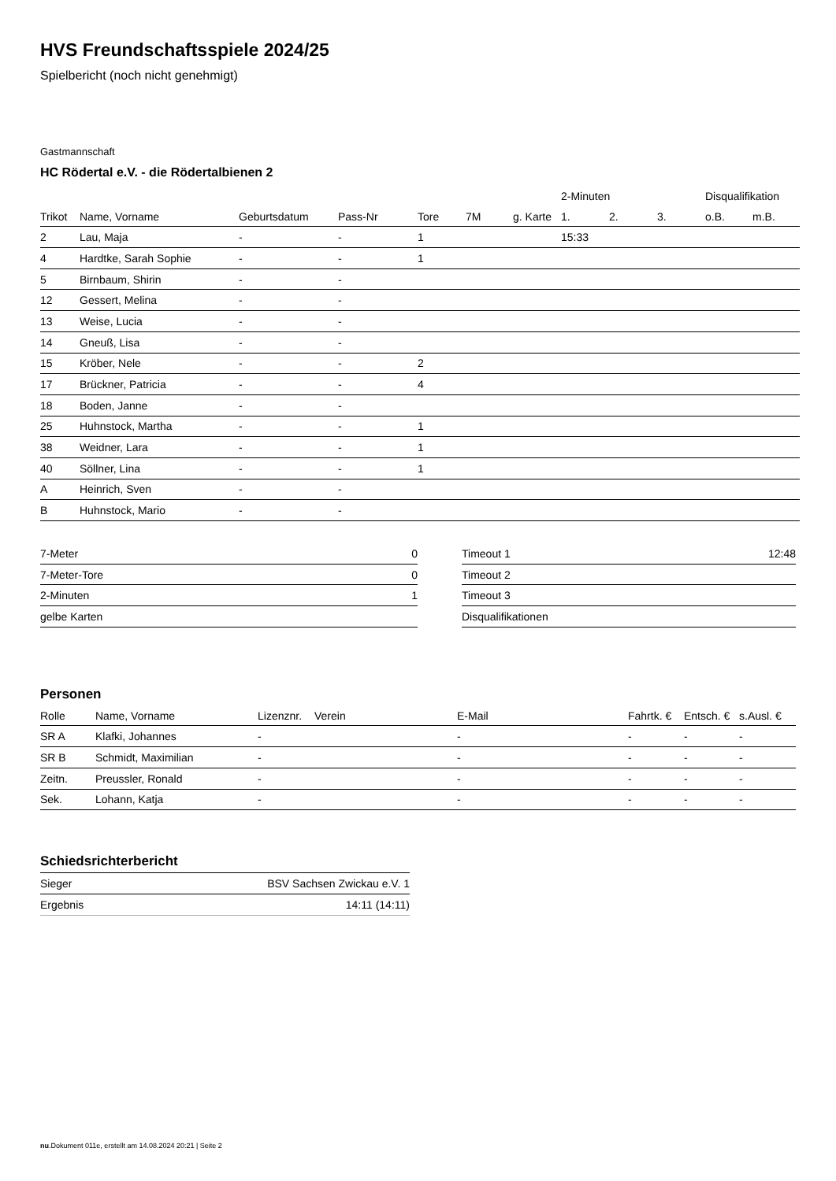HVS Freundschaftsspiele 2024/25
Spielbericht (noch nicht genehmigt)
Gastmannschaft
HC Rödertal e.V. - die Rödertalbienen 2
| | | | | | | | 2-Minuten | | | Disqualifikation | |
| --- | --- | --- | --- | --- | --- | --- | --- | --- | --- | --- | --- |
| Trikot | Name, Vorname | Geburtsdatum | Pass-Nr | Tore | 7M | g. Karte | 1. | 2. | 3. | o.B. | m.B. |
| 2 | Lau, Maja | - | - | 1 | | | 15:33 | | | | |
| 4 | Hardtke, Sarah Sophie | - | - | 1 | | | | | | | |
| 5 | Birnbaum, Shirin | - | - | | | | | | | | |
| 12 | Gessert, Melina | - | - | | | | | | | | |
| 13 | Weise, Lucia | - | - | | | | | | | | |
| 14 | Gneuß, Lisa | - | - | | | | | | | | |
| 15 | Kröber, Nele | - | - | 2 | | | | | | | |
| 17 | Brückner, Patricia | - | - | 4 | | | | | | | |
| 18 | Boden, Janne | - | - | | | | | | | | |
| 25 | Huhnstock, Martha | - | - | 1 | | | | | | | |
| 38 | Weidner, Lara | - | - | 1 | | | | | | | |
| 40 | Söllner, Lina | - | - | 1 | | | | | | | |
| A | Heinrich, Sven | - | - | | | | | | | | |
| B | Huhnstock, Mario | - | - | | | | | | | | |
| 7-Meter | 0 |
| 7-Meter-Tore | 0 |
| 2-Minuten | 1 |
| gelbe Karten | |
| Timeout 1 | 12:48 |
| Timeout 2 | |
| Timeout 3 | |
| Disqualifikationen | |
Personen
| Rolle | Name, Vorname | Lizenznr. | Verein | E-Mail | Fahrtk. € | Entsch. € | s.Ausl. € |
| --- | --- | --- | --- | --- | --- | --- | --- |
| SR A | Klafki, Johannes | - | | - | - | - | - |
| SR B | Schmidt, Maximilian | - | | - | - | - | - |
| Zeitn. | Preussler, Ronald | - | | - | - | - | - |
| Sek. | Lohann, Katja | - | | - | - | - | - |
Schiedsrichterbericht
| Sieger | BSV Sachsen Zwickau e.V. 1 |
| Ergebnis | 14:11 (14:11) |
nu.Dokument 011e, erstellt am 14.08.2024 20:21 | Seite 2